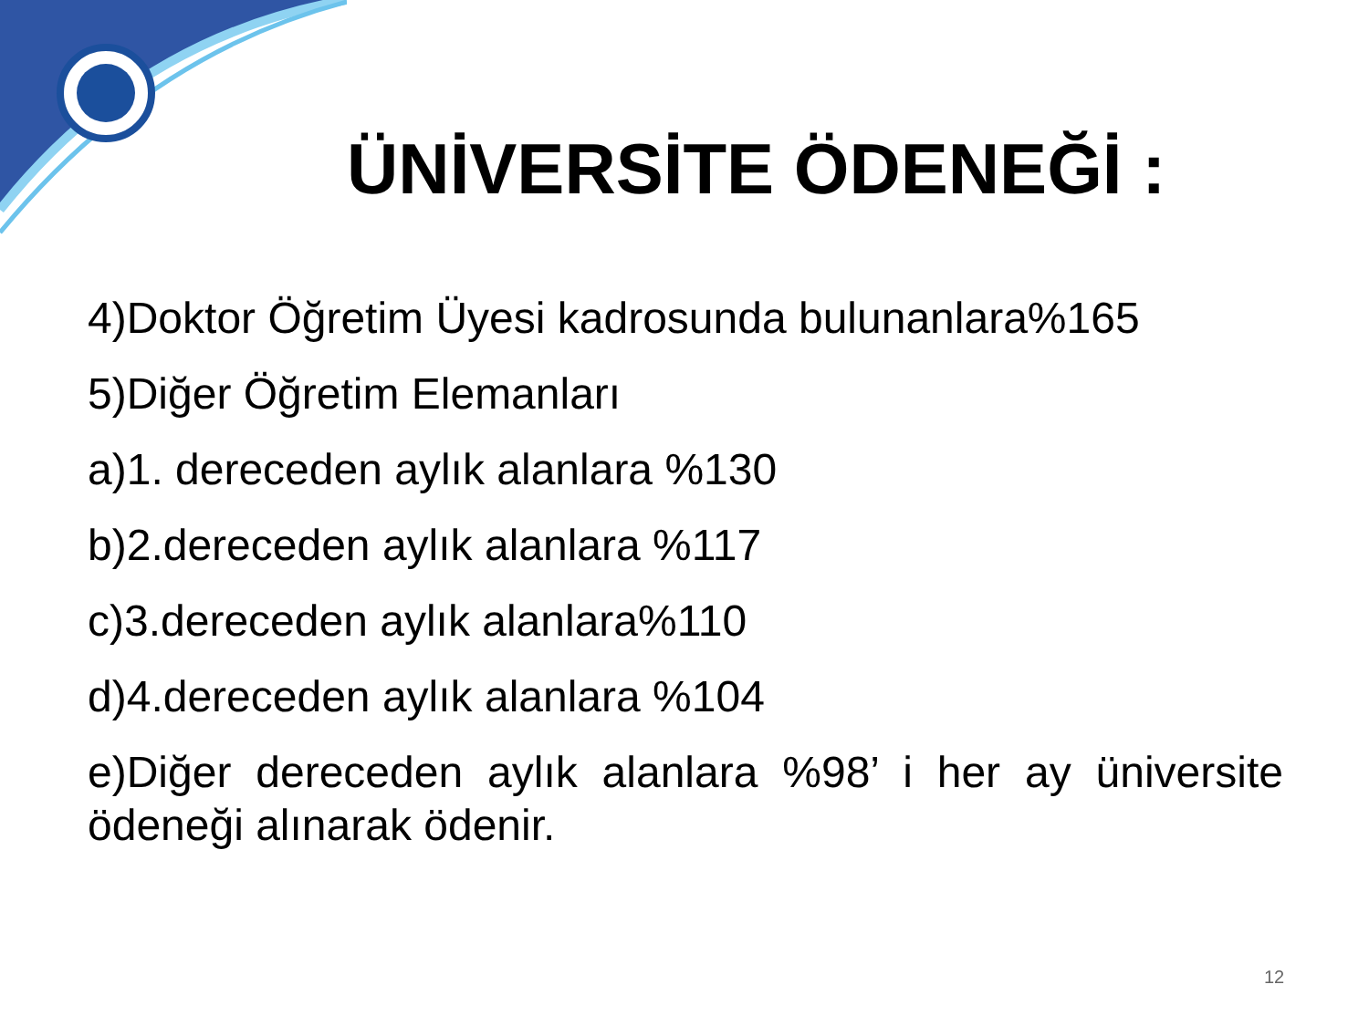ÜNİVERSİTE ÖDENEĞİ :
4)Doktor Öğretim Üyesi kadrosunda bulunanlara%165
5)Diğer Öğretim Elemanları
a)1. dereceden aylık alanlara %130
b)2.dereceden aylık alanlara %117
c)3.dereceden aylık alanlara%110
d)4.dereceden aylık alanlara %104
e)Diğer dereceden aylık alanlara %98’ i her ay üniversite ödeneği alınarak ödenir.
12